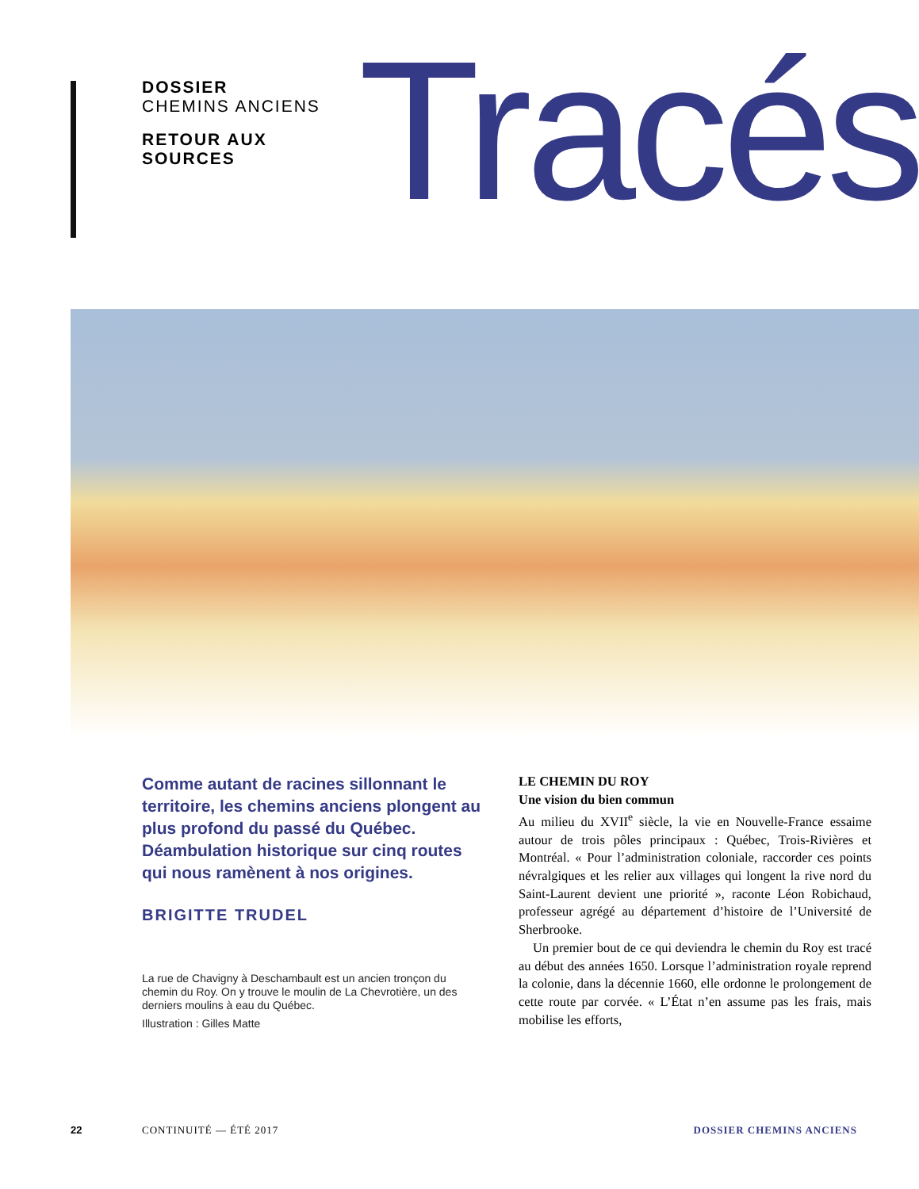DOSSIER
CHEMINS ANCIENS
RETOUR AUX SOURCES
Tracés
Comme autant de racines sillonnant le territoire, les chemins anciens plongent au plus profond du passé du Québec. Déambulation historique sur cinq routes qui nous ramènent à nos origines.
BRIGITTE TRUDEL
La rue de Chavigny à Deschambault est un ancien tronçon du chemin du Roy. On y trouve le moulin de La Chevrotière, un des derniers moulins à eau du Québec.
Illustration : Gilles Matte
LE CHEMIN DU ROY
Une vision du bien commun
Au milieu du XVII<sup>e</sup> siècle, la vie en Nouvelle-France essaime autour de trois pôles principaux : Québec, Trois-Rivières et Montréal. « Pour l’administration coloniale, raccorder ces points névralgiques et les relier aux villages qui longent la rive nord du Saint-Laurent devient une priorité », raconte Léon Robichaud, professeur agrégé au département d’histoire de l’Université de Sherbrooke.
Un premier bout de ce qui deviendra le chemin du Roy est tracé au début des années 1650. Lorsque l’administration royale reprend la colonie, dans la décennie 1660, elle ordonne le prolongement de cette route par corvée. « L’État n’en assume pas les frais, mais mobilise les efforts,
22 CONTINUITÉ — ÉTÉ 2017 DOSSIER CHEMINS ANCIENS